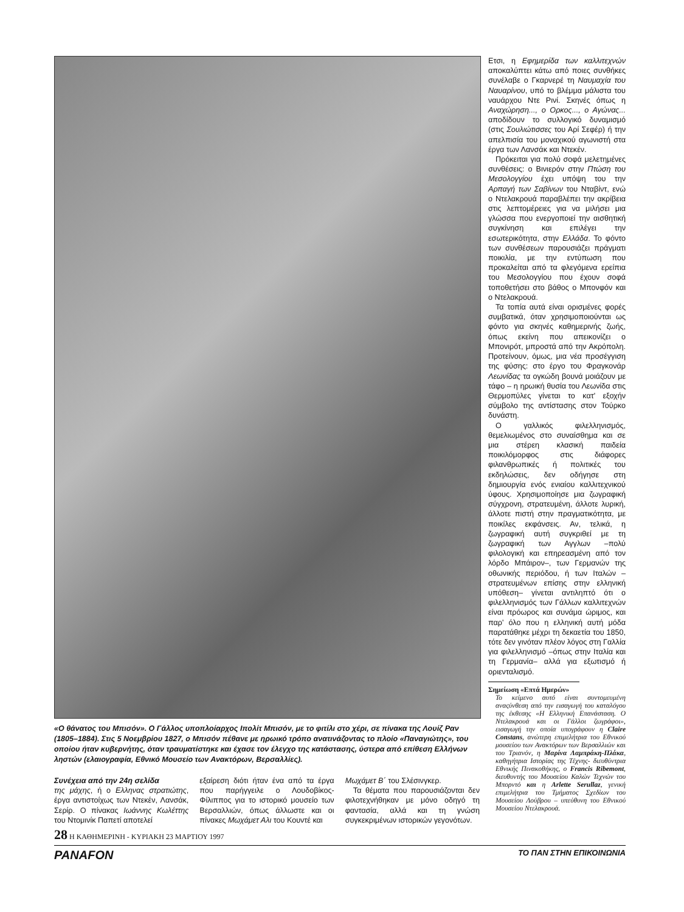«Ο θάνατος του Μπισόν». Ο Γάλλος υποπλοίαρχος Ιπολίτ Μπισόν, με το φιτίλι στο χέρι, σε πίνακα της Λουίζ Ραν (1805–1884). Στις 5 Νοεμβρίου 1827, ο Μπισόν πέθανε με ηρωικό τρόπο ανατινάζοντας το πλοίο «Παναγιώτης», του οποίου ήταν κυβερνήτης, όταν τραυματίστηκε και έχασε τον έλεγχο της κατάστασης, ύστερα από επίθεση Ελλήνων ληστών (ελαιογραφία, Εθνικό Μουσείο των Ανακτόρων, Βερσαλλίες).
Συνέχεια από την 24η σελίδα
της μάχης, ή ο Ελληνας στρατιώτης, έργα αντιστοίχως των Ντεκέν, Λανσάκ, Σερίρ. Ο πίνακας Ιωάννης Κωλέττης του Ντομινίκ Παπετί αποτελεί
εξαίρεση διότι ήταν ένα από τα έργα που παρήγγειλε ο Λουδοβίκος-Φίλιππος για το ιστορικό μουσείο των Βερσαλλιών, όπως άλλωστε και οι πίνακες Μωχάμετ Αλι του Κουντέ και
Μωχάμετ Β΄ του Σλέσινγκερ.
Τα θέματα που παρουσιάζονται δεν φιλοτεχνήθηκαν με μόνο οδηγό τη φαντασία, αλλά και τη γνώση συγκεκριμένων ιστορικών γεγονότων.
Ετσι, η Εφημερίδα των καλλιτεχνών αποκαλύπτει κάτω από ποιες συνθήκες συνέλαβε ο Γκαρνερέ τη Ναυμαχία του Ναυαρίνου, υπό το βλέμμα μάλιστα του ναυάρχου Ντε Ρινί. Σκηνές όπως η Αναχώρηση..., ο Ορκος..., ο Αγώνας... αποδίδουν το συλλογικό δυναμισμό (στις Σουλιώτισσες του Αρί Σεφέρ) ή την απελπισία του μοναχικού αγωνιστή στα έργα των Λανσάκ και Ντεκέν.
Πρόκειται για πολύ σοφά μελετημένες συνθέσεις: ο Βινιερόν στην Πτώση του Μεσολογγίου έχει υπόψη του την Αρπαγή των Σαβίνων του Νταβίντ, ενώ ο Ντελακρουά παραβλέπει την ακρίβεια στις λεπτομέρειες για να μιλήσει μια γλώσσα που ενεργοποιεί την αισθητική συγκίνηση και επιλέγει την εσωτερικότητα, στην Ελλάδα. Το φόντο των συνθέσεων παρουσιάζει πράγματι ποικιλία, με την εντύπωση που προκαλείται από τα φλεγόμενα ερείπια του Μεσολογγίου που έχουν σοφά τοποθετήσει στο βάθος ο Μπονφόν και ο Ντελακρουά.
Τα τοπία αυτά είναι ορισμένες φορές συμβατικά, όταν χρησιμοποιούνται ως φόντο για σκηνές καθημερινής ζωής, όπως εκείνη που απεικονίζει ο Μπονιρότ, μπροστά από την Ακρόπολη. Προτείνουν, όμως, μια νέα προσέγγιση της φύσης: στο έργο του Φραγκονάρ Λεωνίδας τα ογκώδη βουνά μοιάζουν με τάφο – η ηρωική θυσία του Λεωνίδα στις Θερμοπύλες γίνεται το κατ' εξοχήν σύμβολο της αντίστασης στον Τούρκο δυνάστη.
Ο γαλλικός φιλελληνισμός, θεμελιωμένος στο συναίσθημα και σε μια στέρεη κλασική παιδεία ποικιλόμορφος στις διάφορες φιλανθρωπικές ή πολιτικές του εκδηλώσεις, δεν οδήγησε στη δημιουργία ενός ενιαίου καλλιτεχνικού ύφους. Χρησιμοποίησε μια ζωγραφική σύγχρονη, στρατευμένη, άλλοτε λυρική, άλλοτε πιστή στην πραγματικότητα, με ποικίλες εκφάνσεις. Αν, τελικά, η ζωγραφική αυτή συγκριθεί με τη ζωγραφική των Αγγλων –πολύ φιλολογική και επηρεασμένη από τον λόρδο Μπάιρον–, των Γερμανών της οθωνικής περιόδου, ή των Ιταλών –στρατευμένων επίσης στην ελληνική υπόθεση– γίνεται αντιληπτό ότι ο φιλελληνισμός των Γάλλων καλλιτεχνών είναι πρόωρος και συνάμα ώριμος, και παρ' όλο που η ελληνική αυτή μόδα παρατάθηκε μέχρι τη δεκαετία του 1850, τότε δεν γινόταν πλέον λόγος στη Γαλλία για φιλελληνισμό –όπως στην Ιταλία και τη Γερμανία– αλλά για εξωτισμό ή οριενταλισμό.
Σημείωση «Επτά Ημερών»
Το κείμενο αυτό είναι συντομευμένη αναςύνθεση από την εισαγωγή του καταλόγου της έκθεσης «Η Ελληνική Επανάσταση. Ο Ντελακρουά και οι Γάλλοι ζωγράφοι», εισαγωγή την οποία υπογράφουν η Claire Constans, ανώτερη επιμελήτρια του Εθνικού μουσείου των Ανακτόρων των Βερσαλλιών και του Τριανόν, η Μαρίνα Λαμπράκη-Πλάκα, καθηγήτρια Ιστορίας της Τέχνης- διευθύντρια Εθνικής Πινακοθήκης, ο Francis Ribemont, διευθυντής του Μουσείου Καλών Τεχνών του Μπορντό και η Arlette Serullaz, γενική επιμελήτρια του Τμήματος Σχεδίων του Μουσείου Λούβρου – υπεύθυνη του Εθνικού Μουσείου Ντελακρουά.
28 Η ΚΑΘΗΜΕΡΙΝΗ - ΚΥΡΙΑΚΗ 23 ΜΑΡΤΙΟΥ 1997
PANAFON ΤΟ ΠΑΝ ΣΤΗΝ ΕΠΙΚΟΙΝΩΝΙΑ